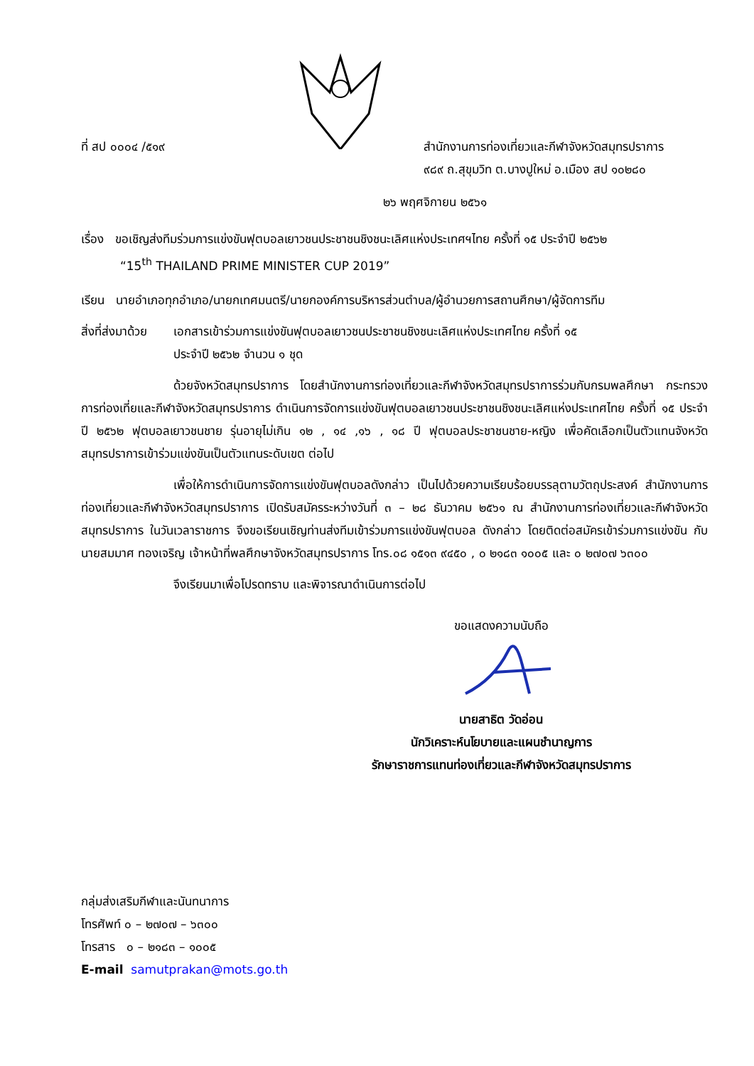ที่ สป ๐๐๐๔ /๕๑๙ สำนักงานการท่องเที่ยวและกีฬาจังหวัดสมุทรปราการ
๙๘๙ ถ.สุขุมวิท ต.บางปูใหม่ อ.เมือง สป ๑๐๒๘๐
๒๖ พฤศจิกายน ๒๕๖๑
เรื่อง ขอเชิญส่งทีมร่วมการแข่งขันฟุตบอลเยาวชนประชาชนชิงชนะเลิศแห่งประเทศฯไทย ครั้งที่ ๑๕ ประจำปี ๒๕๖๒
“15<sup>th</sup> THAILAND PRIME MINISTER CUP 2019”
เรียน นายอำเภอทุกอำเภอ/นายกเทศมนตรี/นายกองค์การบริหารส่วนตำบล/ผู้อำนวยการสถานศึกษา/ผู้จัดการทีม
สิ่งที่ส่งมาด้วย
เอกสารเข้าร่วมการแข่งขันฟุตบอลเยาวชนประชาชนชิงชนะเลิศแห่งประเทศไทย ครั้งที่ ๑๕
ประจำปี ๒๕๖๒ จำนวน ๑ ชุด
ด้วยจังหวัดสมุทรปราการ โดยสำนักงานการท่องเที่ยวและกีฬาจังหวัดสมุทรปราการร่วมกับกรมพลศึกษา กระทรวงการท่องเที่ยและกีฬาจังหวัดสมุทรปราการ ดำเนินการจัดการแข่งขันฟุตบอลเยาวชนประชาชนชิงชนะเลิศแห่งประเทศไทย ครั้งที่ ๑๕ ประจำปี ๒๕๖๒ ฟุตบอลเยาวชนชาย รุ่นอายุไม่เกิน ๑๒ , ๑๔ ,๑๖ , ๑๘ ปี ฟุตบอลประชาชนชาย-หญิง เพื่อคัดเลือกเป็นตัวแทนจังหวัดสมุทรปราการเข้าร่วมแข่งขันเป็นตัวแทนระดับเขต ต่อไป
เพื่อให้การดำเนินการจัดการแข่งขันฟุตบอลดังกล่าว เป็นไปด้วยความเรียบร้อยบรรลุตามวัตถุประสงค์ สำนักงานการท่องเที่ยวและกีฬาจังหวัดสมุทรปราการ เปิดรับสมัครระหว่างวันที่ ๓ – ๒๘ ธันวาคม ๒๕๖๑ ณ สำนักงานการท่องเที่ยวและกีฬาจังหวัดสมุทรปราการ ในวันเวลาราชการ จึงขอเรียนเชิญท่านส่งทีมเข้าร่วมการแข่งขันฟุตบอล ดังกล่าว โดยติดต่อสมัครเข้าร่วมการแข่งขัน กับนายสมมาศ ทองเจริญ เจ้าหน้าที่พลศึกษาจังหวัดสมุทรปราการ โทร.๐๘ ๑๕๑๓ ๙๔๕๐ , ๐ ๒๑๘๓ ๑๐๐๕ และ ๐ ๒๗๐๗ ๖๓๐๐
จึงเรียนมาเพื่อโปรดทราบ และพิจารณาดำเนินการต่อไป
ขอแสดงความนับถือ
นายสาธิต วัดอ่อน
นักวิเคราะห์นโยบายและแผนชำนาญการ
รักษาราชการแทนท่องเที่ยวและกีฬาจังหวัดสมุทรปราการ
กลุ่มส่งเสริมกีฬาและนันทนาการ
โทรศัพท์ ๐ – ๒๗๐๗ – ๖๓๐๐
โทรสาร ๐ – ๒๑๘๓ – ๑๐๐๕
E-mail samutprakan@mots.go.th